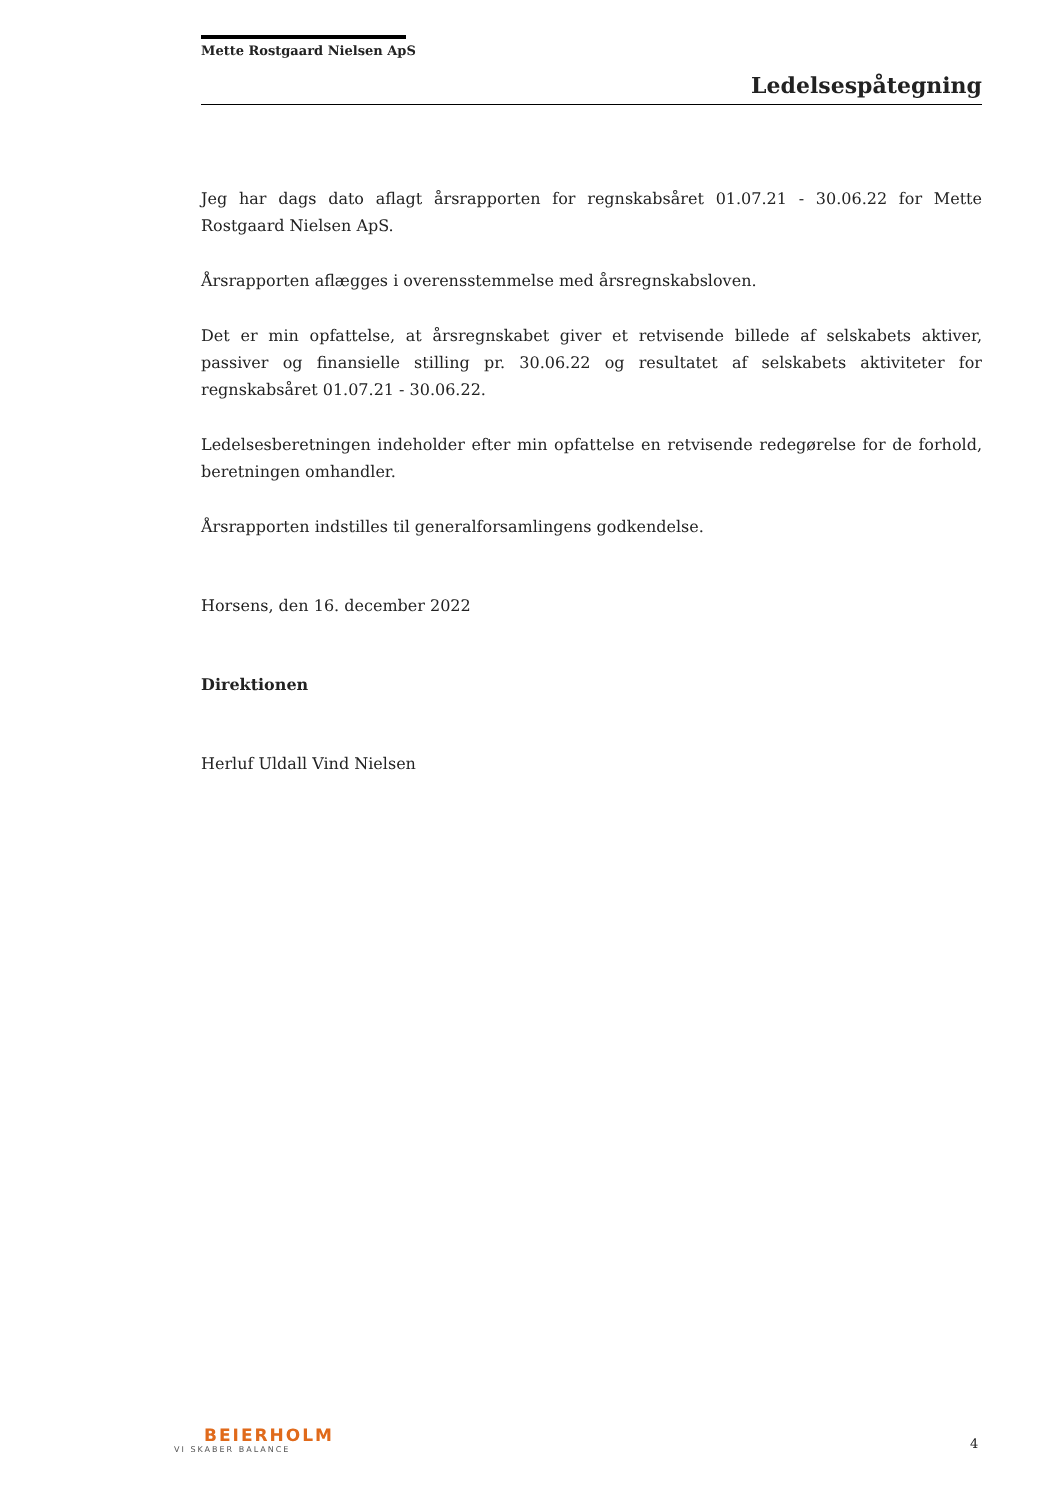Mette Rostgaard Nielsen ApS
Ledelsespåtegning
Jeg har dags dato aflagt årsrapporten for regnskabsåret 01.07.21 - 30.06.22 for Mette Rostgaard Nielsen ApS.
Årsrapporten aflægges i overensstemmelse med årsregnskabsloven.
Det er min opfattelse, at årsregnskabet giver et retvisende billede af selskabets aktiver, passiver og finansielle stilling pr. 30.06.22 og resultatet af selskabets aktiviteter for regnskabsåret 01.07.21 - 30.06.22.
Ledelsesberetningen indeholder efter min opfattelse en retvisende redegørelse for de forhold, beretningen omhandler.
Årsrapporten indstilles til generalforsamlingens godkendelse.
Horsens, den 16. december 2022
Direktionen
Herluf Uldall Vind Nielsen
BEIERHOLM
VI SKABER BALANCE
4